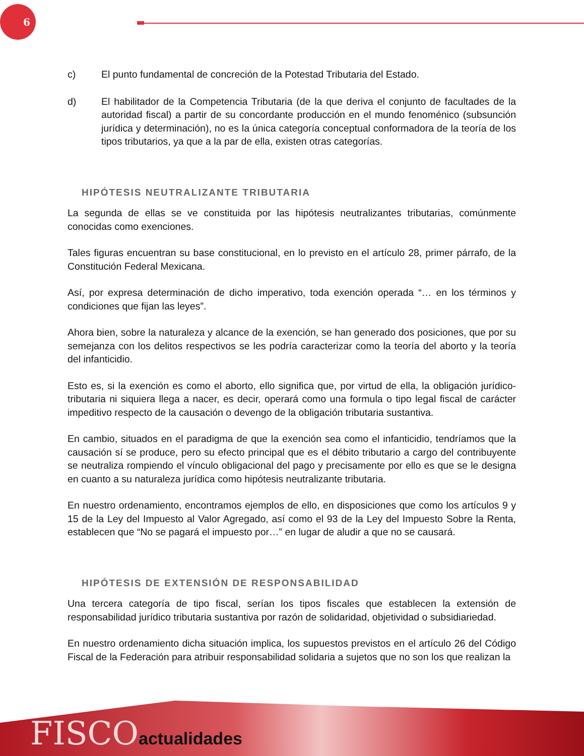6
c) El punto fundamental de concreción de la Potestad Tributaria del Estado.
d) El habilitador de la Competencia Tributaria (de la que deriva el conjunto de facultades de la autoridad fiscal) a partir de su concordante producción en el mundo fenoménico (subsunción jurídica y determinación), no es la única categoría conceptual conformadora de la teoría de los tipos tributarios, ya que a la par de ella, existen otras categorías.
HIPÓTESIS NEUTRALIZANTE TRIBUTARIA
La segunda de ellas se ve constituida por las hipótesis neutralizantes tributarias, comúnmente conocidas como exenciones.
Tales figuras encuentran su base constitucional, en lo previsto en el artículo 28, primer párrafo, de la Constitución Federal Mexicana.
Así, por expresa determinación de dicho imperativo, toda exención operada “… en los términos y condiciones que fijan las leyes”.
Ahora bien, sobre la naturaleza y alcance de la exención, se han generado dos posiciones, que por su semejanza con los delitos respectivos se les podría caracterizar como la teoría del aborto y la teoría del infanticidio.
Esto es, si la exención es como el aborto, ello significa que, por virtud de ella, la obligación jurídico-tributaria ni siquiera llega a nacer, es decir, operará como una formula o tipo legal fiscal de carácter impeditivo respecto de la causación o devengo de la obligación tributaria sustantiva.
En cambio, situados en el paradigma de que la exención sea como el infanticidio, tendríamos que la causación sí se produce, pero su efecto principal que es el débito tributario a cargo del contribuyente se neutraliza rompiendo el vínculo obligacional del pago y precisamente por ello es que se le designa en cuanto a su naturaleza jurídica como hipótesis neutralizante tributaria.
En nuestro ordenamiento, encontramos ejemplos de ello, en disposiciones que como los artículos 9 y 15 de la Ley del Impuesto al Valor Agregado, así como el 93 de la Ley del Impuesto Sobre la Renta, establecen que “No se pagará el impuesto por…” en lugar de aludir a que no se causará.
HIPÓTESIS DE EXTENSIÓN DE RESPONSABILIDAD
Una tercera categoría de tipo fiscal, serían los tipos fiscales que establecen la extensión de responsabilidad jurídico tributaria sustantiva por razón de solidaridad, objetividad o subsidiariedad.
En nuestro ordenamiento dicha situación implica, los supuestos previstos en el artículo 26 del Código Fiscal de la Federación para atribuir responsabilidad solidaria a sujetos que no son los que realizan la
FISCOactualidades